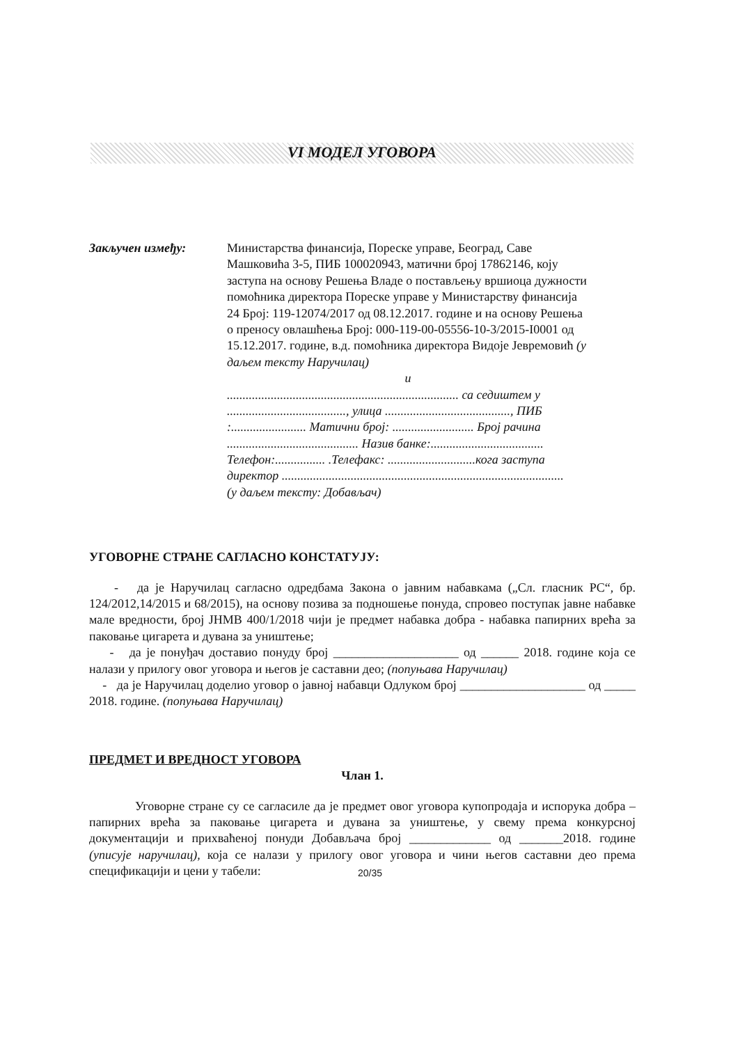VI МОДЕЛ УГОВОРА
Закључен између: Министарства финансија, Пореске управе, Београд, Саве Машковића 3-5, ПИБ 100020943, матични број 17862146, коју заступа на основу Решења Владе о постављењу вршиоца дужности помоћника директора Пореске управе у Министарству финансија 24 Број: 119-12074/2017 од 08.12.2017. године и на основу Решења о преносу овлашћења Број: 000-119-00-05556-10-3/2015-I0001 од 15.12.2017. године, в.д. помоћника директора Видоје Јевремовић (у даљем тексту Наручилац)
и
.......................................................................... са седиштем у ......................................, улица ........................................, ПИБ :........................ Матични број: .......................... Број рачина .......................................... Назив банке:.................................... Телефон:................ .Телефакс: ............................кога заступа директор ..........................................................................................
(у даљем тексту: Добављач)
УГОВОРНЕ СТРАНЕ САГЛАСНО КОНСТАТУЈУ:
- да је Наручилац сагласно одредбама Закона о јавним набавкама („Сл. гласник РС“, бр. 124/2012,14/2015 и 68/2015), на основу позива за подношење понуда, спровео поступак јавне набавке мале вредности, број ЈНМВ 400/1/2018 чији је предмет набавка добра - набавка папирних врећа за паковање цигарета и дувана за уништење;
- да је понуђач доставио понуду број ____________________ од ______ 2018. године која се налази у прилогу овог уговора и његов је саставни део; (попуњава Наручилац)
- да је Наручилац доделио уговор о јавној набавци Одлуком број ____________________ од _____ 2018. године. (попуњава Наручилац)
ПРЕДМЕТ И ВРЕДНОСТ УГОВОРА
Члан 1.
Уговорне стране су се сагласиле да је предмет овог уговора купопродаја и испорука добра – папирних врећа за паковање цигарета и дувана за уништење, у свему према конкурсној документацији и прихваћеној понуди Добављача број _____________ од _______2018. године (уписује наручилац), која се налази у прилогу овог уговора и чини његов саставни део према спецификацији и цени у табели:
20/35